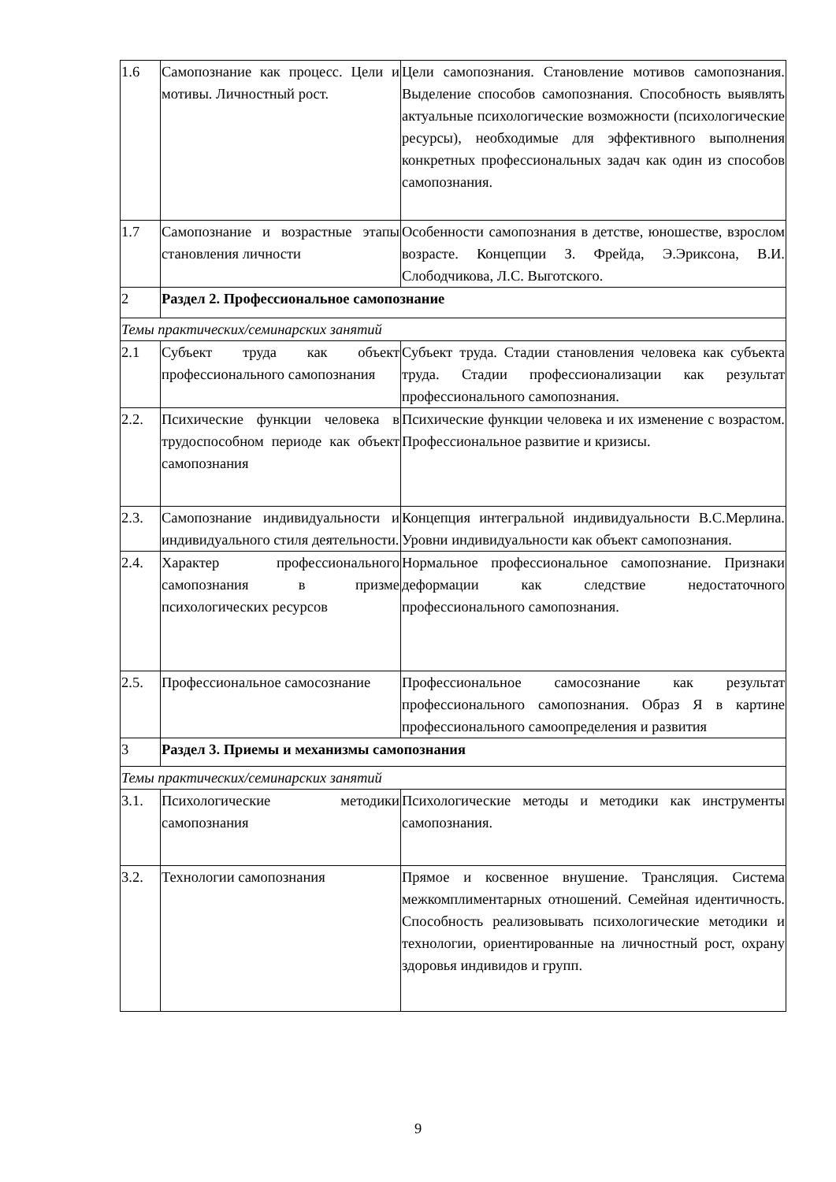| 1.6 | Самопознание как процесс. Цели и мотивы. Личностный рост. | Цели самопознания. Становление мотивов самопознания. Выделение способов самопознания. Способность выявлять актуальные психологические возможности (психологические ресурсы), необходимые для эффективного выполнения конкретных профессиональных задач как один из способов самопознания. |
| 1.7 | Самопознание и возрастные этапы становления личности | Особенности самопознания в детстве, юношестве, взрослом возрасте. Концепции З. Фрейда, Э.Эриксона, В.И. Слободчикова, Л.С. Выготского. |
| 2 | Раздел 2. Профессиональное самопознание | |
| Темы практических/семинарских занятий | | |
| 2.1 | Субъект труда как объект профессионального самопознания | Субъект труда. Стадии становления человека как субъекта труда. Стадии профессионализации как результат профессионального самопознания. |
| 2.2. | Психические функции человека в трудоспособном периоде как объект самопознания | Психические функции человека и их изменение с возрастом. Профессиональное развитие и кризисы. |
| 2.3. | Самопознание индивидуальности и индивидуального стиля деятельности. | Концепция интегральной индивидуальности В.С.Мерлина. Уровни индивидуальности как объект самопознания. |
| 2.4. | Характер профессионального самопознания в призме психологических ресурсов | Нормальное профессиональное самопознание. Признаки деформации как следствие недостаточного профессионального самопознания. |
| 2.5. | Профессиональное самосознание | Профессиональное самосознание как результат профессионального самопознания. Образ Я в картине профессионального самоопределения и развития |
| 3 | Раздел 3. Приемы и механизмы самопознания | |
| Темы практических/семинарских занятий | | |
| 3.1. | Психологические методики самопознания | Психологические методы и методики как инструменты самопознания. |
| 3.2. | Технологии самопознания | Прямое и косвенное внушение. Трансляция. Система межкомплиментарных отношений. Семейная идентичность. Способность реализовывать психологические методики и технологии, ориентированные на личностный рост, охрану здоровья индивидов и групп. |
9